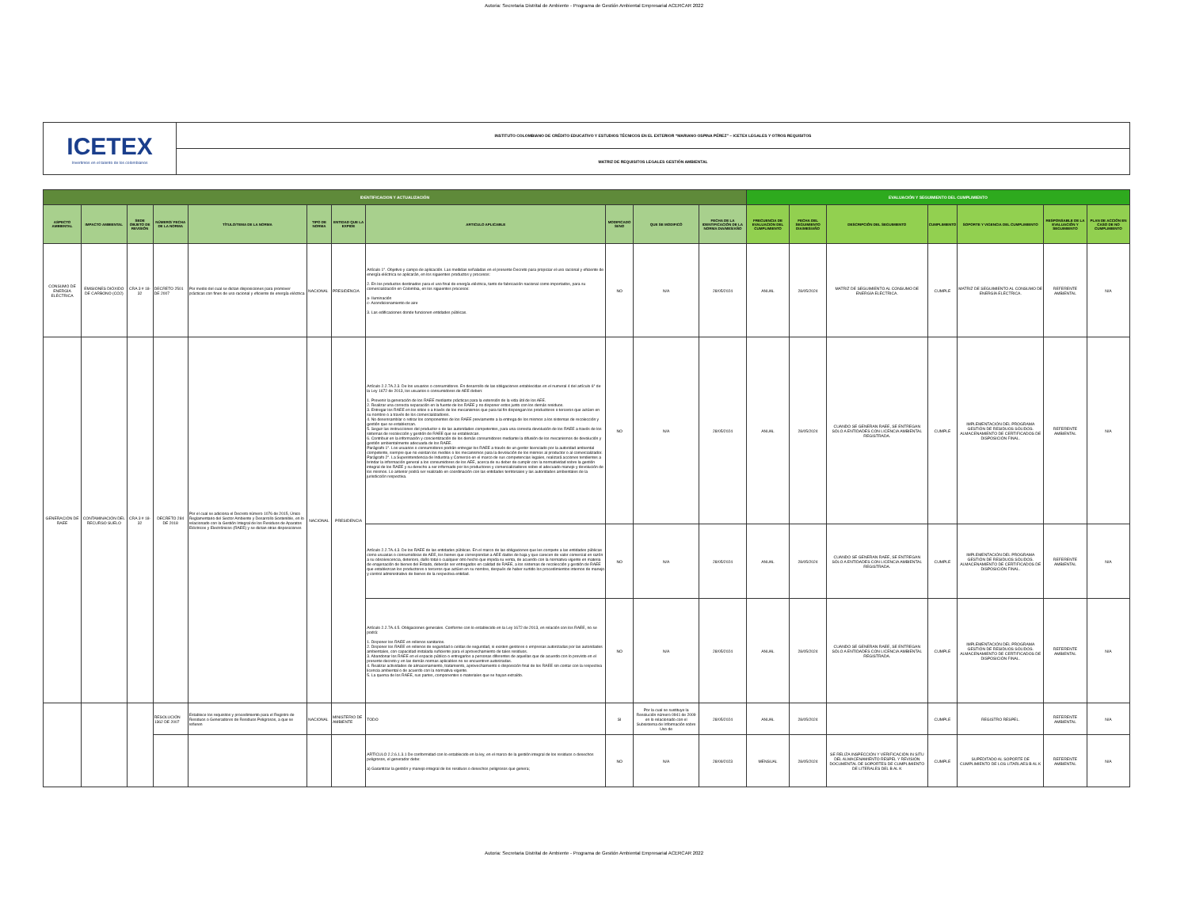Autoria: Secretaria Distrital de Ambiente - Programa de Gestión Ambiental Empresarial ACERCAR 2022
| ICETEX Invertimos en el talento de los colombianos | INSTITUTO COLOMBIANO DE CRÉDITO EDUCATIVO Y ESTUDIOS TÉCNICOS EN EL EXTERIOR “MARIANO OSPINA PÉREZ” – ICETEX LEGALES Y OTROS REQUISITOS |
| | MATRIZ DE REQUISITOS LEGALES GESTIÓN AMBIENTAL |
| IDENTIFICACION Y ACTUALIZACIÓN | | | | | | | | | | | EVALUACIÓN Y SEGUIMIENTO DEL CUMPLIMIENTO | | | | | | |
| ASPECTO AMBIENTAL | IMPACTO AMBIENTAL | SEDE OBJETO DE REVISIÓN | NÚMERO/ FECHA DE LA NORMA | TÍTULO/TEMA DE LA NORMA | TIPO DE NORMA | ENTIDAD QUE LA EXPIDE | ARTICULO APLICABLE | MODIFICADO SI/NO | QUE SE MODIFICÓ | FECHA DE LA IDENTIFICACIÓN DE LA NORMA DIA/MES/AÑO | FRECUENCIA DE EVALUACION DEL CUMPLIMIENTO | FECHA DEL SEGUIMIENTO DIA/MES/AÑO | DESCRIPCIÓN DEL SEGUIMIENTO | CUMPLIMIENTO | SOPORTE Y VIGENCIA DEL CUMPLIMIENTO | RESPONSABLE DE LA EVALUACIÓN Y SEGUIMIENTO | PLAN DE ACCIÓN EN CASO DE NO CUMPLIMIENTO |
| CONSUMO DE ENERGÍA ELÉCTRICA | EMISIONES DIÓXIDO DE CARBONO (CO2) | CRA 3 # 18-32 | DECRETO 2501 DE 2007 | Por medio del cual se dictan disposiciones para promover prácticas con fines de uso racional y eficiente de energía eléctrica | NACIONAL | PRESIDENCIA | Artículo 1°. Objetivo y campo de aplicación. Las medidas señaladas en el presente Decreto para propiciar el uso racional y eficiente de energía eléctrica se aplicarán, en los siguientes productos y procesos: 2. En los productos destinados para el uso final de energía eléctrica, tanto de fabricación nacional como importados, para su comercialización en Colombia, en los siguientes procesos: a- Iluminación c- Acondicionamiento de aire 3. Las edificaciones donde funcionen entidades públicas. | NO | N/A | 28/05/2024 | ANUAL | 28/05/2024 | MATRIZ DE SEGUIMIENTO AL CONSUMO DE ENERGÍA ELÉCTRICA. | CUMPLE | MATRIZ DE SEGUIMIENTO AL CONSUMO DE ENERGÍA ELÉCTRICA. | REFERENTE AMBIENTAL | N/A |
| GENERACIÓN DE RAEE | CONTAMINACIÓN DEL RECURSO SUELO | CRA 3 # 18-32 | DECRETO 284 DE 2018 | Por el cual se adiciona el Decreto número 1076 de 2015, Único Reglamentario del Sector Ambiente y Desarrollo Sostenible, en lo relacionado con la Gestión Integral de los Residuos de Aparatos Eléctricos y Electrónicos (RAEE) y se dictan otras disposiciones | NACIONAL | PRESIDENCIA | Artículo 2.2.7A.2.3. De los usuarios o consumidores. En desarrollo de las obligaciones establecidas en el numeral 4 del artículo 6° de la Ley 1672 de 2013, los usuarios o consumidores de AEE deben: 1. Prevenir la generación de los RAEE mediante prácticas para la extensión de la vida útil de los AEE. 2. Realizar una correcta separación en la fuente de los RAEE y no disponer estos junto con los demás residuos. 3. Entregar los RAEE en los sitios o a través de los mecanismos que para tal fin dispongan los productores o terceros que actúen en su nombre o a través de los comercializadores. 4. No desensamblar o retirar los componentes de los RAEE previamente a la entrega de los mismos a los sistemas de recolección y gestión que se establezcan. 5. Seguir las instrucciones del productor o de las autoridades competentes, para una correcta devolución de los RAEE a través de los sistemas de recolección y gestión de RAEE que se establezcan. 6. Contribuir en la información y concientización de los demás consumidores mediante la difusión de los mecanismos de devolución y gestión ambientalmente adecuada de los RAEE. Parágrafo 1°. Los usuarios o consumidores podrán entregar los RAEE a través de un gestor licenciado por la autoridad ambiental competente, siempre que no existan los medios o los mecanismos para la devolución de los mismos al productor o al comercializador. Parágrafo 2°. La Superintendencia de Industria y Comercio en el marco de sus competencias legales, realizará acciones tendientes a brindar la información general a los consumidores de los AEE, acerca de su deber de cumplir con la normatividad sobre la gestión integral de los RAEE y su derecho a ser informado por los productores y comercializadores sobre el adecuado manejo y devolución de los mismos. Lo anterior podrá ser realizado en coordinación con las entidades territoriales y las autoridades ambientales de la jurisdicción respectiva. | NO | N/A | 28/05/2024 | ANUAL | 28/05/2024 | CUANDO SE GENERAN RAEE, SE ENTREGAN SÓLO A ENTIDADES CON LICENCIA AMBIENTAL REGISTRADA. | CUMPLE | IMPLEMENTACIÓN DEL PROGRAMA GESTIÓN DE RESIDUOS SÓLIDOS. ALMACENAMIENTO DE CERTIFICADOS DE DISPOSICIÓN FINAL. | REFERENTE AMBIENTAL | N/A |
| | | | | | | | Artículo 2.2.7A.4.3. De los RAEE de las entidades públicas. En el marco de las obligaciones que les compete a las entidades públicas como usuarias o consumidoras de AEE, los bienes que correspondan a AEE dados de baja y que carecen de valor comercial en razón a su obsolescencia, deterioro, daño total o cualquier otro hecho que impida su venta, de acuerdo con la normativa vigente en materia de enajenación de bienes del Estado, deberán ser entregados en calidad de RAEE, a los sistemas de recolección y gestión de RAEE que establezcan los productores o terceros que actúen en su nombre, después de haber surtido los procedimientos internos de manejo y control administrativo de bienes de la respectiva entidad. | NO | N/A | 28/05/2024 | ANUAL | 28/05/2024 | CUANDO SE GENERAN RAEE, SE ENTREGAN SÓLO A ENTIDADES CON LICENCIA AMBIENTAL REGISTRADA. | CUMPLE | IMPLEMENTACIÓN DEL PROGRAMA GESTIÓN DE RESIDUOS SÓLIDOS. ALMACENAMIENTO DE CERTIFICADOS DE DISPOSICIÓN FINAL. | REFERENTE AMBIENTAL | N/A |
| | | | | | | | Artículo 2.2.7A.4.5. Obligaciones generales. Conforme con lo establecido en la Ley 1672 de 2013, en relación con los RAEE, no se podrá: 1. Disponer los RAEE en rellenos sanitarios. 2. Disponer los RAEE en rellenos de seguridad o celdas de seguridad, si existen gestores o empresas autorizadas por las autoridades ambientales, con capacidad instalada suficiente para el aprovechamiento de tales residuos. 3. Abandonar los RAEE en el espacio público o entregarlos a personas diferentes de aquellas que de acuerdo con lo previsto en el presente decreto y en las demás normas aplicables no se encuentren autorizadas. 4. Realizar actividades de almacenamiento, tratamiento, aprovechamiento o disposición final de los RAEE sin contar con la respectiva licencia ambiental o de acuerdo con la normativa vigente. 5. La quema de los RAEE, sus partes, componentes o materiales que se hayan extraído. | NO | N/A | 28/05/2024 | ANUAL | 28/05/2024 | CUANDO SE GENERAN RAEE, SE ENTREGAN SÓLO A ENTIDADES CON LICENCIA AMBIENTAL REGISTRADA. | CUMPLE | IMPLEMENTACIÓN DEL PROGRAMA GESTIÓN DE RESIDUOS SÓLIDOS. ALMACENAMIENTO DE CERTIFICADOS DE DISPOSICIÓN FINAL. | REFERENTE AMBIENTAL | N/A |
| | | | RESOLUCIÓN 1362 DE 2007 | Establece los requisitos y procedimiento para el Registro de Residuos o Generadores de Residuos Peligrosos, a que se refieren | NACIONAL | MINISTERIO DE AMBIENTE | TODO | SI | Por la cual se sustituye la Resolución número 0941 de 2009 en lo relacionado con el Subsistema de Información sobre Uso de | 28/05/2024 | ANUAL | 28/05/2024 | | CUMPLE | REGISTRO RESPEL. | REFERENTE AMBIENTAL | N/A |
| | | | | | | | ARTÍCULO 2.2.6.1.3.1 De conformidad con lo establecido en la ley, en el marco de la gestión integral de los residuos o desechos peligrosos, el generador debe: a) Garantizar la gestión y manejo integral de los residuos o desechos peligrosos que genera; | NO | N/A | 28/09/2023 | MENSUAL | 28/05/2024 | SE RELIZA INSPECCIÓN Y VERIFICACIÓN IN SITU DEL ALMACENAMIENTO RESPEL Y REVISIÓN DOCUMENTAL DE SOPORTES DE CUMPLIMIENTO DE LITERALES DEL B AL K | CUMPLE | SUPEDITADO AL SOPORTE DE CUMPLIMIENTO DE LOS LITARLAES B AL K | REFERENTE AMBIENTAL | N/A |
Autoria: Secretaria Distrital de Ambiente - Programa de Gestión Ambiental Empresarial ACERCAR 2022